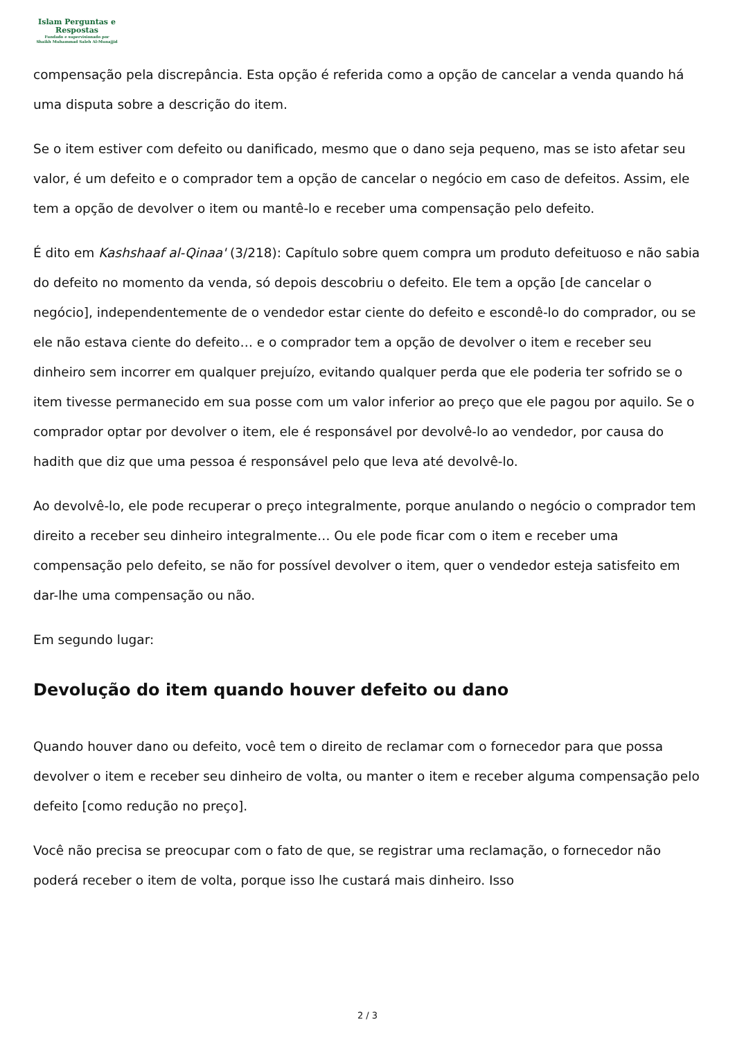Islam Perguntas e
Respostas
Fundado e supervisionado por
Shaikh Muhammad Saleh Al-Munajjid
compensação pela discrepância. Esta opção é referida como a opção de cancelar a venda quando há uma disputa sobre a descrição do item.
Se o item estiver com defeito ou danificado, mesmo que o dano seja pequeno, mas se isto afetar seu valor, é um defeito e o comprador tem a opção de cancelar o negócio em caso de defeitos. Assim, ele tem a opção de devolver o item ou mantê-lo e receber uma compensação pelo defeito.
É dito em Kashshaaf al-Qinaa' (3/218): Capítulo sobre quem compra um produto defeituoso e não sabia do defeito no momento da venda, só depois descobriu o defeito. Ele tem a opção [de cancelar o negócio], independentemente de o vendedor estar ciente do defeito e escondê-lo do comprador, ou se ele não estava ciente do defeito… e o comprador tem a opção de devolver o item e receber seu dinheiro sem incorrer em qualquer prejuízo, evitando qualquer perda que ele poderia ter sofrido se o item tivesse permanecido em sua posse com um valor inferior ao preço que ele pagou por aquilo. Se o comprador optar por devolver o item, ele é responsável por devolvê-lo ao vendedor, por causa do hadith que diz que uma pessoa é responsável pelo que leva até devolvê-lo.
Ao devolvê-lo, ele pode recuperar o preço integralmente, porque anulando o negócio o comprador tem direito a receber seu dinheiro integralmente… Ou ele pode ficar com o item e receber uma compensação pelo defeito, se não for possível devolver o item, quer o vendedor esteja satisfeito em dar-lhe uma compensação ou não.
Em segundo lugar:
Devolução do item quando houver defeito ou dano
Quando houver dano ou defeito, você tem o direito de reclamar com o fornecedor para que possa devolver o item e receber seu dinheiro de volta, ou manter o item e receber alguma compensação pelo defeito [como redução no preço].
Você não precisa se preocupar com o fato de que, se registrar uma reclamação, o fornecedor não poderá receber o item de volta, porque isso lhe custará mais dinheiro. Isso
2 / 3